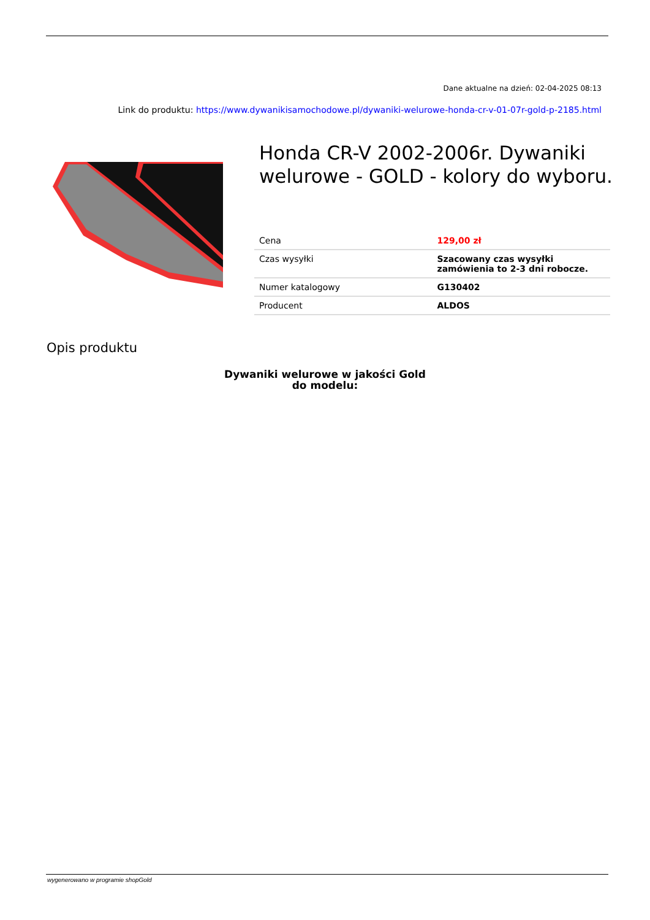Dane aktualne na dzień: 02-04-2025 08:13
Link do produktu: https://www.dywanikisamochodowe.pl/dywaniki-welurowe-honda-cr-v-01-07r-gold-p-2185.html
Honda CR-V 2002-2006r. Dywaniki welurowe - GOLD - kolory do wyboru.
| Cena | 129,00 zł |
| Czas wysyłki | Szacowany czas wysyłki zamówienia to 2-3 dni robocze. |
| Numer katalogowy | G130402 |
| Producent | ALDOS |
Opis produktu
Dywaniki welurowe w jakości Gold
do modelu:
wygenerowano w programie shopGold